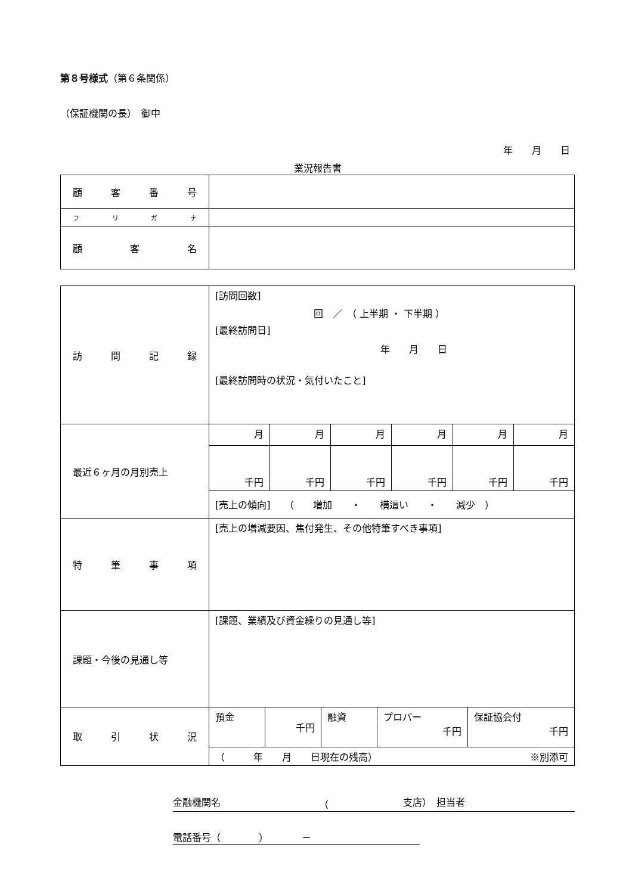第８号様式（第６条関係）
（保証機関の長）　御中
年　　月　　日
業況報告書
| 顧 客 番 号 | |
| フ リ ガ ナ | |
| 顧 客 名 | |
| 訪 問 記 録 | [訪問回数] 回 ／ （ 上半期 ・ 下半期 ） [最終訪問日] 年 月 日 [最終訪問時の状況・気付いたこと] |
| 最近６ヶ月の月別売上 | / 月 / 月 / 月 / 月 / 月 / 月 / / 千円 / 千円 / 千円 / 千円 / 千円 / 千円 / / [売上の傾向] （ 増加 ・ 横這い ・ 減少 ） / / / / / / |
| 特 筆 事 項 | [売上の増減要因、焦付発生、その他特筆すべき事項] |
| 課題・今後の見通し等 | [課題、業績及び資金繰りの見通し等] |
| 取 引 状 況 | / 預金 / 千円 / 融資 / プロパー 千円 / 保証協会付 千円 / / （ 年 月 日現在の残高） ※別添可 / / / / / |
金融機関名 （ 支店）　担当者
電話番号（　　　　）　　　　－